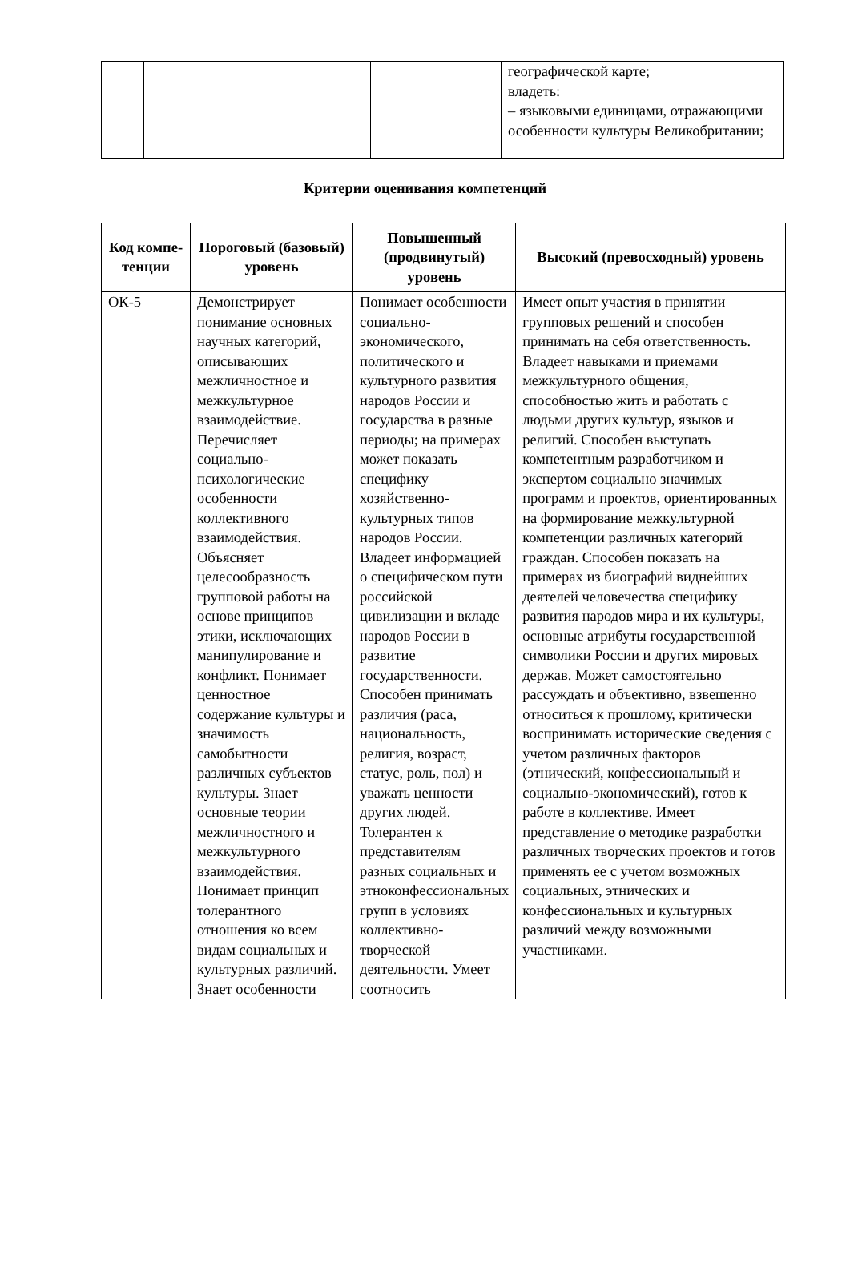| | | | географической карте; владеть: – языковыми единицами, отражающими особенности культуры Великобритании; |
Критерии оценивания компетенций
| Код компе-тенции | Пороговый (базовый) уровень | Повышенный (продвинутый) уровень | Высокий (превосходный) уровень |
| --- | --- | --- | --- |
| ОК-5 | Демонстрирует понимание основных научных категорий, описывающих межличностное и межкультурное взаимодействие. Перечисляет социально-психологические особенности коллективного взаимодействия. Объясняет целесообразность групповой работы на основе принципов этики, исключающих манипулирование и конфликт. Понимает ценностное содержание культуры и значимость самобытности различных субъектов культуры. Знает основные теории межличностного и межкультурного взаимодействия. Понимает принцип толерантного отношения ко всем видам социальных и культурных различий. Знает особенности | Понимает особенности социально-экономического, политического и культурного развития народов России и государства в разные периоды; на примерах может показать специфику хозяйственно-культурных типов народов России. Владеет информацией о специфическом пути российской цивилизации и вкладе народов России в развитие государственности. Способен принимать различия (раса, национальность, религия, возраст, статус, роль, пол) и уважать ценности других людей. Толерантен к представителям разных социальных и этноконфессиональных групп в условиях коллективно-творческой деятельности. Умеет соотносить | Имеет опыт участия в принятии групповых решений и способен принимать на себя ответственность. Владеет навыками и приемами межкультурного общения, способностью жить и работать с людьми других культур, языков и религий. Способен выступать компетентным разработчиком и экспертом социально значимых программ и проектов, ориентированных на формирование межкультурной компетенции различных категорий граждан. Способен показать на примерах из биографий виднейших деятелей человечества специфику развития народов мира и их культуры, основные атрибуты государственной символики России и других мировых держав. Может самостоятельно рассуждать и объективно, взвешенно относиться к прошлому, критически воспринимать исторические сведения с учетом различных факторов (этнический, конфессиональный и социально-экономический), готов к работе в коллективе. Имеет представление о методике разработки различных творческих проектов и готов применять ее с учетом возможных социальных, этнических и конфессиональных и культурных различий между возможными участниками. |